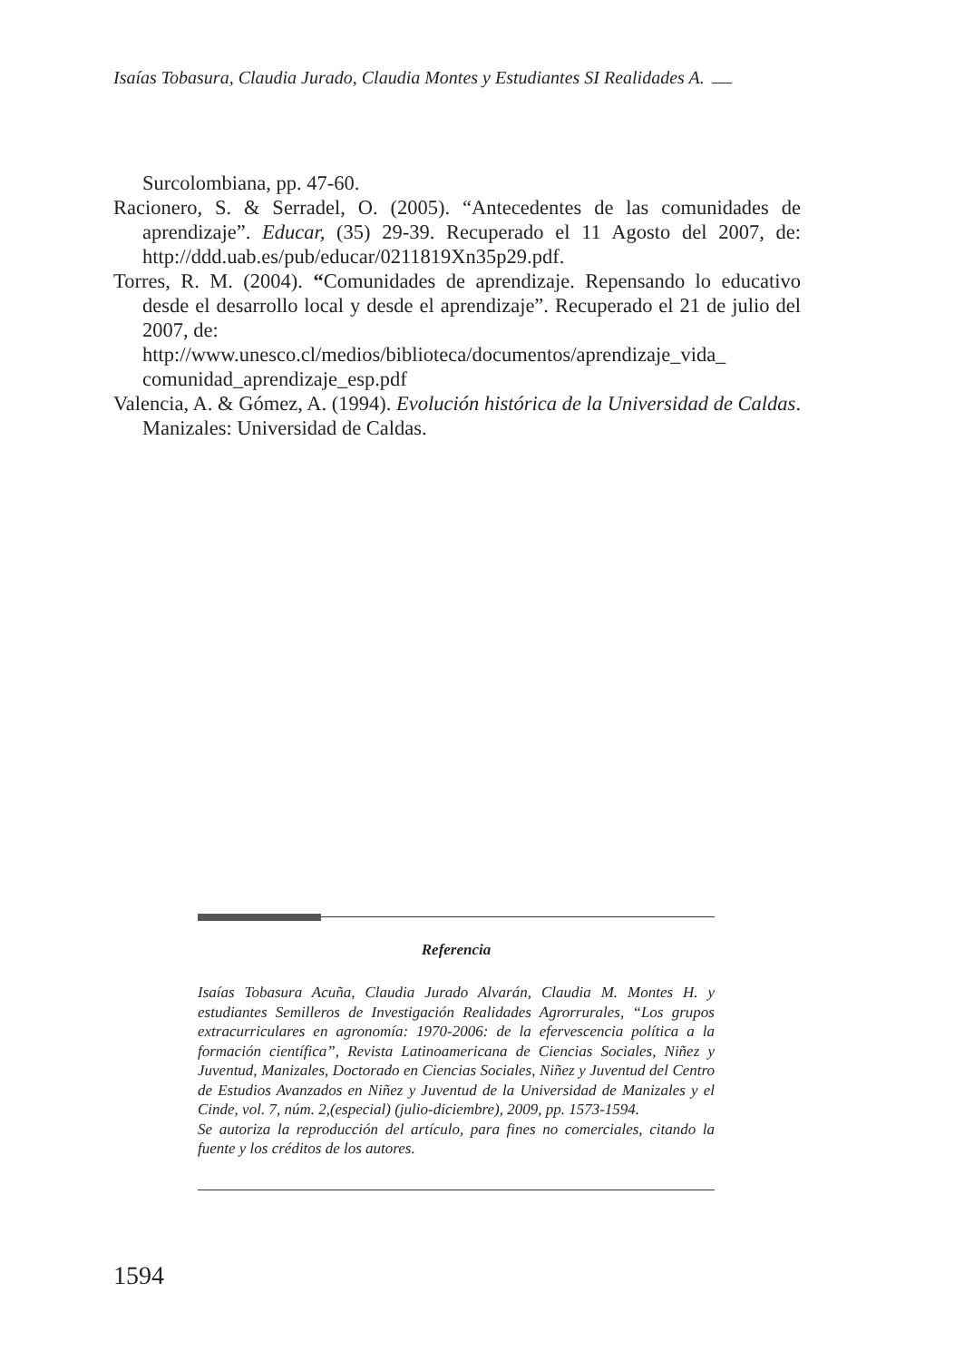Isaías Tobasura, Claudia Jurado, Claudia Montes y Estudiantes SI Realidades A.
Surcolombiana, pp. 47-60.
Racionero, S. & Serradel, O. (2005). “Antecedentes de las comunidades de aprendizaje”. Educar, (35) 29-39. Recuperado el 11 Agosto del 2007, de: http://ddd.uab.es/pub/educar/0211819Xn35p29.pdf.
Torres, R. M. (2004). “Comunidades de aprendizaje. Repensando lo educativo desde el desarrollo local y desde el aprendizaje”. Recuperado el 21 de julio del 2007, de:
http://www.unesco.cl/medios/biblioteca/documentos/aprendizaje_vida_ comunidad_aprendizaje_esp.pdf
Valencia, A. & Gómez, A. (1994). Evolución histórica de la Universidad de Caldas. Manizales: Universidad de Caldas.
Referencia
Isaías Tobasura Acuña, Claudia Jurado Alvarán, Claudia M. Montes H. y estudiantes Semilleros de Investigación Realidades Agrorrurales, “Los grupos extracurriculares en agronomía: 1970-2006: de la efervescencia política a la formación científica”, Revista Latinoamericana de Ciencias Sociales, Niñez y Juventud, Manizales, Doctorado en Ciencias Sociales, Niñez y Juventud del Centro de Estudios Avanzados en Niñez y Juventud de la Universidad de Manizales y el Cinde, vol. 7, núm. 2,(especial) (julio-diciembre), 2009, pp. 1573-1594.
Se autoriza la reproducción del artículo, para fines no comerciales, citando la fuente y los créditos de los autores.
1594